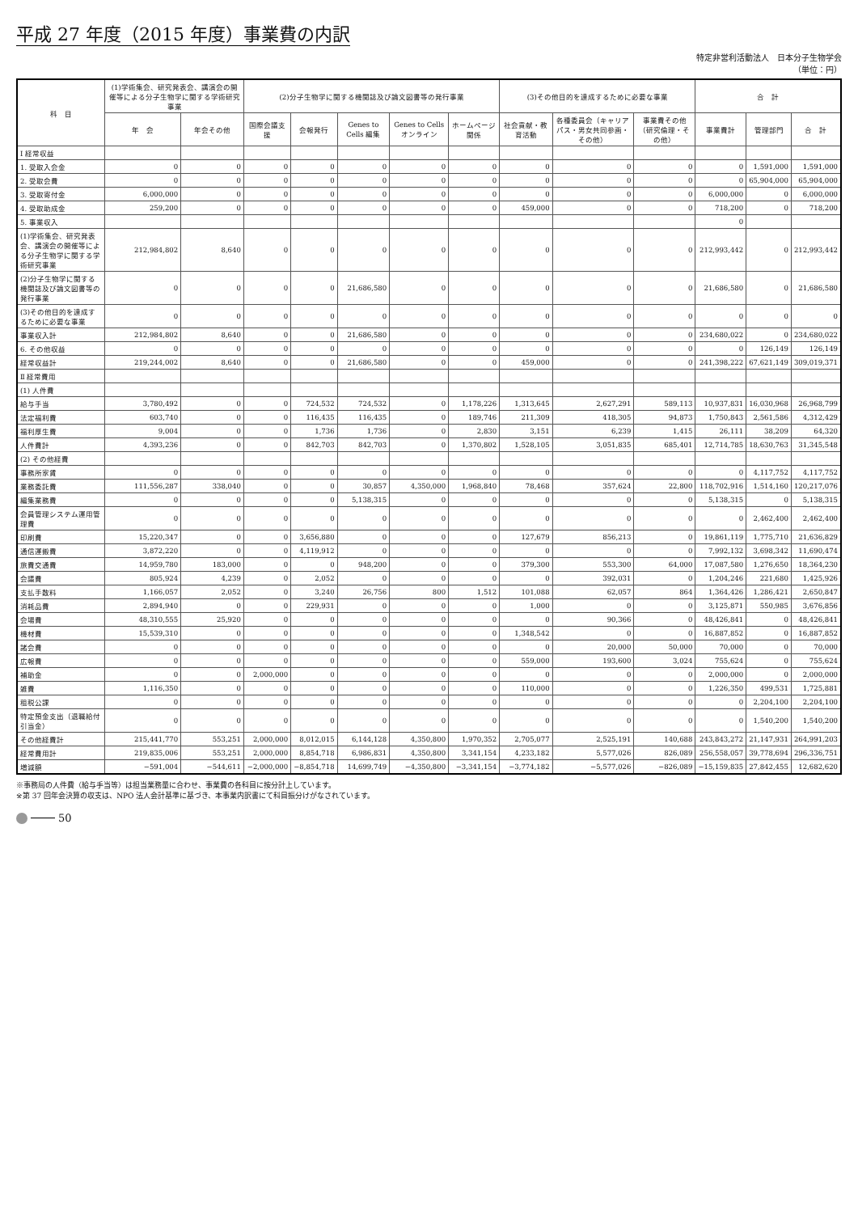平成 27 年度（2015 年度）事業費の内訳
特定非営利活動法人　日本分子生物学会
（単位：円）
| 科 目 | (1)学術集会、研究発表会、講演会の開催等による分子生物学に関する学術研究事業 | | (2)分子生物学に関する機関誌及び論文図書等の発行事業 | | | | | (3)その他目的を達成するために必要な事業 | | | 合 計 | | |
| --- | --- | --- | --- | --- | --- | --- | --- | --- | --- | --- | --- | --- | --- |
| | 年 会 | 年会その他 | 国際会議支援 | 会報発行 | Genes to Cells 編集 | Genes to Cells オンライン | ホームページ関係 | 社会貢献・教育活動 | 各種委員会（キャリアパス・男女共同参画・その他） | 事業費その他（研究倫理・その他） | 事業費計 | 管理部門 | 合 計 |
| Ⅰ 経常収益 | | | | | | | | | | | | | |
| 1. 受取入会金 | 0 | 0 | 0 | 0 | 0 | 0 | 0 | 0 | 0 | 0 | 0 | 1,591,000 | 1,591,000 |
| 2. 受取会費 | 0 | 0 | 0 | 0 | 0 | 0 | 0 | 0 | 0 | 0 | 0 | 65,904,000 | 65,904,000 |
| 3. 受取寄付金 | 6,000,000 | 0 | 0 | 0 | 0 | 0 | 0 | 0 | 0 | 0 | 6,000,000 | 0 | 6,000,000 |
| 4. 受取助成金 | 259,200 | 0 | 0 | 0 | 0 | 0 | 0 | 459,000 | 0 | 0 | 718,200 | 0 | 718,200 |
| 5. 事業収入 | | | | | | | | | | | 0 | | |
| (1)学術集会、研究発表会、講演会の開催等による分子生物学に関する学術研究事業 | 212,984,802 | 8,640 | 0 | 0 | 0 | 0 | 0 | 0 | 0 | 0 | 212,993,442 | 0 | 212,993,442 |
| (2)分子生物学に関する機関誌及び論文図書等の発行事業 | 0 | 0 | 0 | 0 | 21,686,580 | 0 | 0 | 0 | 0 | 0 | 21,686,580 | 0 | 21,686,580 |
| (3)その他目的を達成するために必要な事業 | 0 | 0 | 0 | 0 | 0 | 0 | 0 | 0 | 0 | 0 | 0 | 0 | 0 |
| 事業収入計 | 212,984,802 | 8,640 | 0 | 0 | 21,686,580 | 0 | 0 | 0 | 0 | 0 | 234,680,022 | 0 | 234,680,022 |
| 6. その他収益 | 0 | 0 | 0 | 0 | 0 | 0 | 0 | 0 | 0 | 0 | 0 | 126,149 | 126,149 |
| 経常収益計 | 219,244,002 | 8,640 | 0 | 0 | 21,686,580 | 0 | 0 | 459,000 | 0 | 0 | 241,398,222 | 67,621,149 | 309,019,371 |
| Ⅱ 経常費用 | | | | | | | | | | | | | |
| (1) 人件費 | | | | | | | | | | | | | |
| 給与手当 | 3,780,492 | 0 | 0 | 724,532 | 724,532 | 0 | 1,178,226 | 1,313,645 | 2,627,291 | 589,113 | 10,937,831 | 16,030,968 | 26,968,799 |
| 法定福利費 | 603,740 | 0 | 0 | 116,435 | 116,435 | 0 | 189,746 | 211,309 | 418,305 | 94,873 | 1,750,843 | 2,561,586 | 4,312,429 |
| 福利厚生費 | 9,004 | 0 | 0 | 1,736 | 1,736 | 0 | 2,830 | 3,151 | 6,239 | 1,415 | 26,111 | 38,209 | 64,320 |
| 人件費計 | 4,393,236 | 0 | 0 | 842,703 | 842,703 | 0 | 1,370,802 | 1,528,105 | 3,051,835 | 685,401 | 12,714,785 | 18,630,763 | 31,345,548 |
| (2) その他経費 | | | | | | | | | | | | | |
| 事務所家賃 | 0 | 0 | 0 | 0 | 0 | 0 | 0 | 0 | 0 | 0 | 0 | 4,117,752 | 4,117,752 |
| 業務委託費 | 111,556,287 | 338,040 | 0 | 0 | 30,857 | 4,350,000 | 1,968,840 | 78,468 | 357,624 | 22,800 | 118,702,916 | 1,514,160 | 120,217,076 |
| 編集業務費 | 0 | 0 | 0 | 0 | 5,138,315 | 0 | 0 | 0 | 0 | 0 | 5,138,315 | 0 | 5,138,315 |
| 会員管理システム運用管理費 | 0 | 0 | 0 | 0 | 0 | 0 | 0 | 0 | 0 | 0 | 0 | 2,462,400 | 2,462,400 |
| 印刷費 | 15,220,347 | 0 | 0 | 3,656,880 | 0 | 0 | 0 | 127,679 | 856,213 | 0 | 19,861,119 | 1,775,710 | 21,636,829 |
| 通信運搬費 | 3,872,220 | 0 | 0 | 4,119,912 | 0 | 0 | 0 | 0 | 0 | 0 | 7,992,132 | 3,698,342 | 11,690,474 |
| 旅費交通費 | 14,959,780 | 183,000 | 0 | 0 | 948,200 | 0 | 0 | 379,300 | 553,300 | 64,000 | 17,087,580 | 1,276,650 | 18,364,230 |
| 会議費 | 805,924 | 4,239 | 0 | 2,052 | 0 | 0 | 0 | 0 | 392,031 | 0 | 1,204,246 | 221,680 | 1,425,926 |
| 支払手数料 | 1,166,057 | 2,052 | 0 | 3,240 | 26,756 | 800 | 1,512 | 101,088 | 62,057 | 864 | 1,364,426 | 1,286,421 | 2,650,847 |
| 消耗品費 | 2,894,940 | 0 | 0 | 229,931 | 0 | 0 | 0 | 1,000 | 0 | 0 | 3,125,871 | 550,985 | 3,676,856 |
| 会場費 | 48,310,555 | 25,920 | 0 | 0 | 0 | 0 | 0 | 0 | 90,366 | 0 | 48,426,841 | 0 | 48,426,841 |
| 機材費 | 15,539,310 | 0 | 0 | 0 | 0 | 0 | 0 | 1,348,542 | 0 | 0 | 16,887,852 | 0 | 16,887,852 |
| 諸会費 | 0 | 0 | 0 | 0 | 0 | 0 | 0 | 0 | 20,000 | 50,000 | 70,000 | 0 | 70,000 |
| 広報費 | 0 | 0 | 0 | 0 | 0 | 0 | 0 | 559,000 | 193,600 | 3,024 | 755,624 | 0 | 755,624 |
| 補助金 | 0 | 0 | 2,000,000 | 0 | 0 | 0 | 0 | 0 | 0 | 0 | 2,000,000 | 0 | 2,000,000 |
| 雑費 | 1,116,350 | 0 | 0 | 0 | 0 | 0 | 0 | 110,000 | 0 | 0 | 1,226,350 | 499,531 | 1,725,881 |
| 租税公課 | 0 | 0 | 0 | 0 | 0 | 0 | 0 | 0 | 0 | 0 | 0 | 2,204,100 | 2,204,100 |
| 特定預金支出（退職給付引当金） | 0 | 0 | 0 | 0 | 0 | 0 | 0 | 0 | 0 | 0 | 0 | 1,540,200 | 1,540,200 |
| その他経費計 | 215,441,770 | 553,251 | 2,000,000 | 8,012,015 | 6,144,128 | 4,350,800 | 1,970,352 | 2,705,077 | 2,525,191 | 140,688 | 243,843,272 | 21,147,931 | 264,991,203 |
| 経常費用計 | 219,835,006 | 553,251 | 2,000,000 | 8,854,718 | 6,986,831 | 4,350,800 | 3,341,154 | 4,233,182 | 5,577,026 | 826,089 | 256,558,057 | 39,778,694 | 296,336,751 |
| 増減額 | −591,004 | −544,611 | −2,000,000 | −8,854,718 | 14,699,749 | −4,350,800 | −3,341,154 | −3,774,182 | −5,577,026 | −826,089 | −15,159,835 | 27,842,455 | 12,682,620 |
※事務局の人件費（給与手当等）は担当業務量に合わせ、事業費の各科目に按分計上しています。
※第 37 回年会決算の収支は、NPO 法人会計基準に基づき、本事業内訳書にて科目振分けがなされています。
50